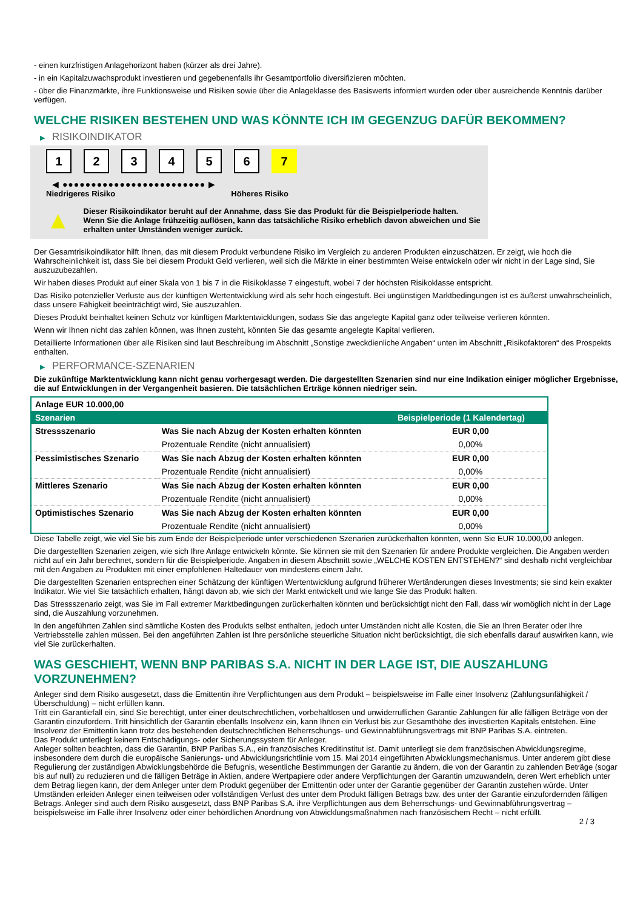- einen kurzfristigen Anlagehorizont haben (kürzer als drei Jahre).
- in ein Kapitalzuwachsprodukt investieren und gegebenenfalls ihr Gesamtportfolio diversifizieren möchten.
- über die Finanzmärkte, ihre Funktionsweise und Risiken sowie über die Anlageklasse des Basiswerts informiert wurden oder über ausreichende Kenntnis darüber verfügen.
WELCHE RISIKEN BESTEHEN UND WAS KÖNNTE ICH IM GEGENZUG DAFÜR BEKOMMEN?
▶ RISIKOINDIKATOR
1 2 3 4 5 6 7
◀ ●●●●●●●●●●●●●●●●●●●●●●●●● ▶
Niedrigeres Risiko Höheres Risiko
▲
Dieser Risikoindikator beruht auf der Annahme, dass Sie das Produkt für die Beispielperiode halten.
Wenn Sie die Anlage frühzeitig auflösen, kann das tatsächliche Risiko erheblich davon abweichen und Sie erhalten unter Umständen weniger zurück.
Der Gesamtrisikoindikator hilft Ihnen, das mit diesem Produkt verbundene Risiko im Vergleich zu anderen Produkten einzuschätzen. Er zeigt, wie hoch die Wahrscheinlichkeit ist, dass Sie bei diesem Produkt Geld verlieren, weil sich die Märkte in einer bestimmten Weise entwickeln oder wir nicht in der Lage sind, Sie auszuzubezahlen.
Wir haben dieses Produkt auf einer Skala von 1 bis 7 in die Risikoklasse 7 eingestuft, wobei 7 der höchsten Risikoklasse entspricht.
Das Risiko potenzieller Verluste aus der künftigen Wertentwicklung wird als sehr hoch eingestuft. Bei ungünstigen Marktbedingungen ist es äußerst unwahrscheinlich, dass unsere Fähigkeit beeinträchtigt wird, Sie auszuzahlen.
Dieses Produkt beinhaltet keinen Schutz vor künftigen Marktentwicklungen, sodass Sie das angelegte Kapital ganz oder teilweise verlieren könnten.
Wenn wir Ihnen nicht das zahlen können, was Ihnen zusteht, könnten Sie das gesamte angelegte Kapital verlieren.
Detaillierte Informationen über alle Risiken sind laut Beschreibung im Abschnitt „Sonstige zweckdienliche Angaben“ unten im Abschnitt „Risikofaktoren“ des Prospekts enthalten.
▶ PERFORMANCE-SZENARIEN
Die zukünftige Marktentwicklung kann nicht genau vorhergesagt werden. Die dargestellten Szenarien sind nur eine Indikation einiger möglicher Ergebnisse, die auf Entwicklungen in der Vergangenheit basieren. Die tatsächlichen Erträge können niedriger sein.
| Anlage EUR 10.000,00 | | |
| Szenarien | | Beispielperiode (1 Kalendertag) |
| Stressszenario | Was Sie nach Abzug der Kosten erhalten könnten | EUR 0,00 |
| | Prozentuale Rendite (nicht annualisiert) | 0,00% |
| Pessimistisches Szenario | Was Sie nach Abzug der Kosten erhalten könnten | EUR 0,00 |
| | Prozentuale Rendite (nicht annualisiert) | 0,00% |
| Mittleres Szenario | Was Sie nach Abzug der Kosten erhalten könnten | EUR 0,00 |
| | Prozentuale Rendite (nicht annualisiert) | 0,00% |
| Optimistisches Szenario | Was Sie nach Abzug der Kosten erhalten könnten | EUR 0,00 |
| | Prozentuale Rendite (nicht annualisiert) | 0,00% |
Diese Tabelle zeigt, wie viel Sie bis zum Ende der Beispielperiode unter verschiedenen Szenarien zurückerhalten könnten, wenn Sie EUR 10.000,00 anlegen.
Die dargestellten Szenarien zeigen, wie sich Ihre Anlage entwickeln könnte. Sie können sie mit den Szenarien für andere Produkte vergleichen. Die Angaben werden nicht auf ein Jahr berechnet, sondern für die Beispielperiode. Angaben in diesem Abschnitt sowie „WELCHE KOSTEN ENTSTEHEN?“ sind deshalb nicht vergleichbar mit den Angaben zu Produkten mit einer empfohlenen Haltedauer von mindestens einem Jahr.
Die dargestellten Szenarien entsprechen einer Schätzung der künftigen Wertentwicklung aufgrund früherer Wertänderungen dieses Investments; sie sind kein exakter Indikator. Wie viel Sie tatsächlich erhalten, hängt davon ab, wie sich der Markt entwickelt und wie lange Sie das Produkt halten.
Das Stressszenario zeigt, was Sie im Fall extremer Marktbedingungen zurückerhalten könnten und berücksichtigt nicht den Fall, dass wir womöglich nicht in der Lage sind, die Auszahlung vorzunehmen.
In den angeführten Zahlen sind sämtliche Kosten des Produkts selbst enthalten, jedoch unter Umständen nicht alle Kosten, die Sie an Ihren Berater oder Ihre Vertriebsstelle zahlen müssen. Bei den angeführten Zahlen ist Ihre persönliche steuerliche Situation nicht berücksichtigt, die sich ebenfalls darauf auswirken kann, wie viel Sie zurückerhalten.
WAS GESCHIEHT, WENN BNP PARIBAS S.A. NICHT IN DER LAGE IST, DIE AUSZAHLUNG VORZUNEHMEN?
Anleger sind dem Risiko ausgesetzt, dass die Emittentin ihre Verpflichtungen aus dem Produkt – beispielsweise im Falle einer Insolvenz (Zahlungsunfähigkeit / Überschuldung) – nicht erfüllen kann.
Tritt ein Garantiefall ein, sind Sie berechtigt, unter einer deutschrechtlichen, vorbehaltlosen und unwiderruflichen Garantie Zahlungen für alle fälligen Beträge von der Garantin einzufordern. Tritt hinsichtlich der Garantin ebenfalls Insolvenz ein, kann Ihnen ein Verlust bis zur Gesamthöhe des investierten Kapitals entstehen. Eine Insolvenz der Emittentin kann trotz des bestehenden deutschrechtlichen Beherrschungs- und Gewinnabführungsvertrags mit BNP Paribas S.A. eintreten.
Das Produkt unterliegt keinem Entschädigungs- oder Sicherungssystem für Anleger.
Anleger sollten beachten, dass die Garantin, BNP Paribas S.A., ein französisches Kreditinstitut ist. Damit unterliegt sie dem französischen Abwicklungsregime, insbesondere dem durch die europäische Sanierungs- und Abwicklungsrichtlinie vom 15. Mai 2014 eingeführten Abwicklungsmechanismus. Unter anderem gibt diese Regulierung der zuständigen Abwicklungsbehörde die Befugnis, wesentliche Bestimmungen der Garantie zu ändern, die von der Garantin zu zahlenden Beträge (sogar bis auf null) zu reduzieren und die fälligen Beträge in Aktien, andere Wertpapiere oder andere Verpflichtungen der Garantin umzuwandeln, deren Wert erheblich unter dem Betrag liegen kann, der dem Anleger unter dem Produkt gegenüber der Emittentin oder unter der Garantie gegenüber der Garantin zustehen würde. Unter Umständen erleiden Anleger einen teilweisen oder vollständigen Verlust des unter dem Produkt fälligen Betrags bzw. des unter der Garantie einzufordernden fälligen Betrags. Anleger sind auch dem Risiko ausgesetzt, dass BNP Paribas S.A. ihre Verpflichtungen aus dem Beherrschungs- und Gewinnabführungsvertrag – beispielsweise im Falle ihrer Insolvenz oder einer behördlichen Anordnung von Abwicklungsmaßnahmen nach französischem Recht – nicht erfüllt.
2 / 3